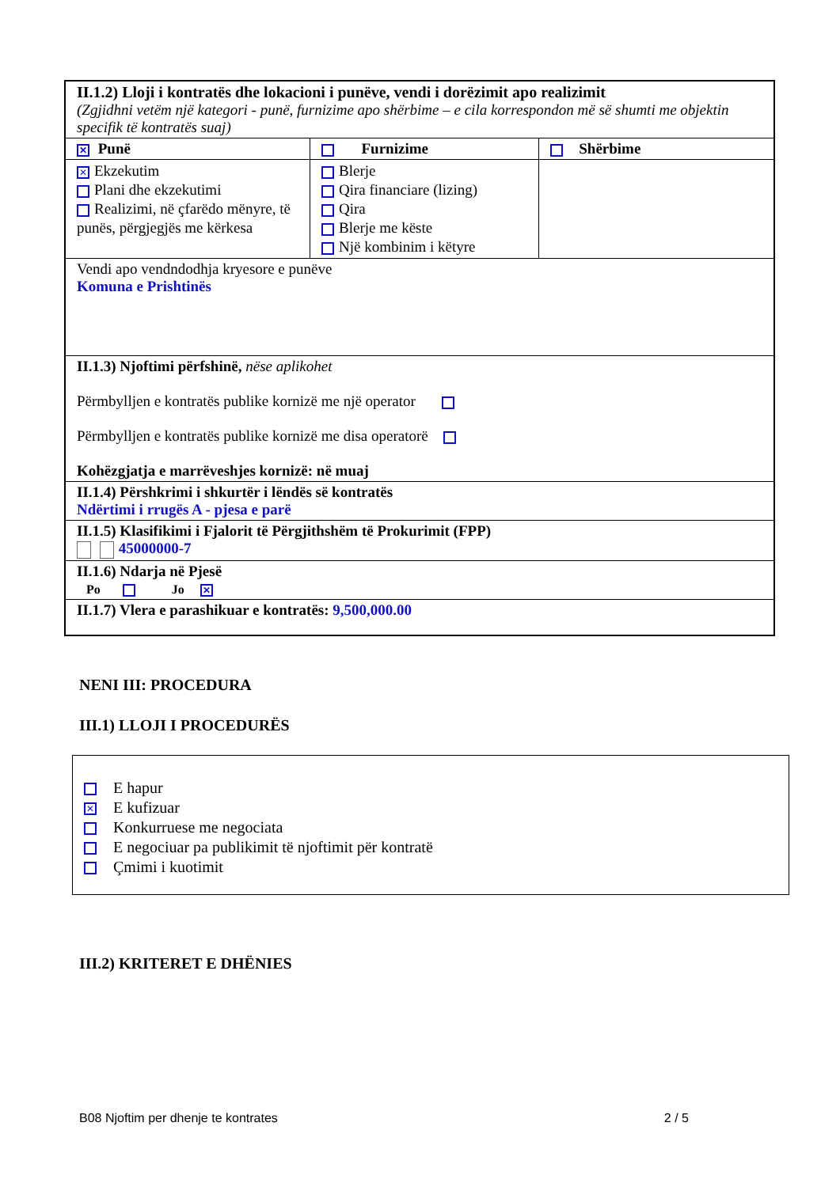| II.1.2) Lloji i kontratës dhe lokacioni i punëve, vendi i dorëzimit apo realizimit (Zgjidhni vetëm një kategori - punë, furnizime apo shërbime – e cila korrespondon më së shumti me objektin specifik të kontratës suaj) | | |
| ✕ Punë | Furnizime | Shërbime |
| ✕ Ekzekutim Plani dhe ekzekutimi Realizimi, në çfarëdo mënyre, të punës, përgjegjës me kërkesa | Blerje Qira financiare (lizing) Qira Blerje me këste Një kombinim i këtyre | |
| Vendi apo vendndodhja kryesore e punëve Komuna e Prishtinës | | |
| II.1.3) Njoftimi përfshinë, nëse aplikohet Përmbylljen e kontratës publike kornizë me një operator Përmbylljen e kontratës publike kornizë me disa operatorë Kohëzgjatja e marrëveshjes kornizë: në muaj | | |
| II.1.4) Përshkrimi i shkurtër i lëndës së kontratës Ndërtimi i rrugës A - pjesa e parë | | |
| II.1.5) Klasifikimi i Fjalorit të Përgjithshëm të Prokurimit (FPP) 45000000-7 | | |
| II.1.6) Ndarja në Pjesë Po Jo ✕ | | |
| II.1.7) Vlera e parashikuar e kontratës: 9,500,000.00 | | |
NENI III: PROCEDURA
III.1) LLOJI I PROCEDURËS
E hapur
✕ E kufizuar
Konkurruese me negociata
E negociuar pa publikimit të njoftimit për kontratë
Çmimi i kuotimit
III.2) KRITERET E DHËNIES
B08 Njoftim per dhenje te kontrates 2 / 5